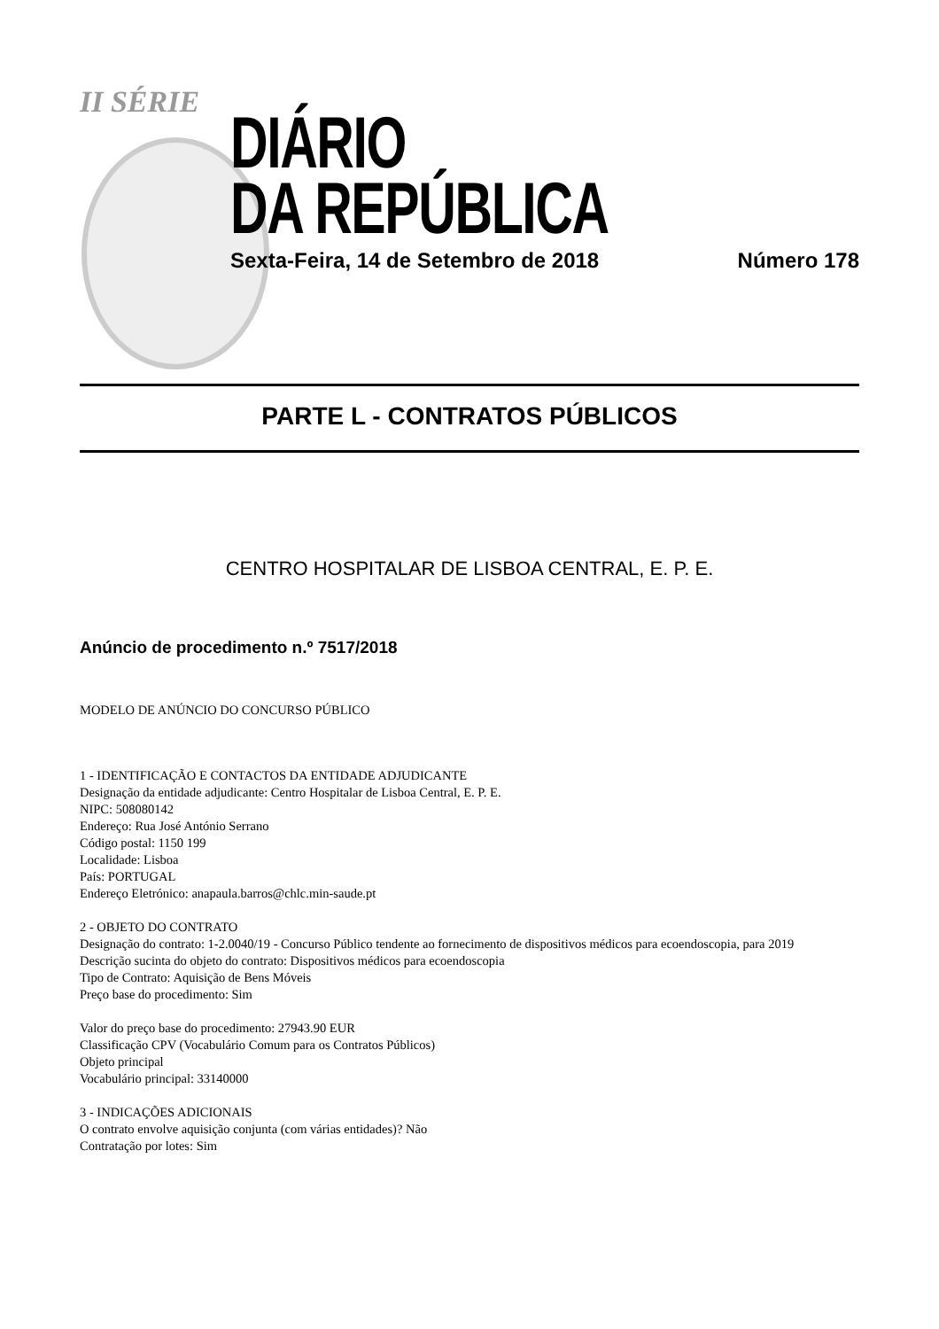II SÉRIE
DIÁRIO
DA REPÚBLICA
Sexta-Feira, 14 de Setembro de 2018 Número 178
PARTE L - CONTRATOS PÚBLICOS
CENTRO HOSPITALAR DE LISBOA CENTRAL, E. P. E.
Anúncio de procedimento n.º 7517/2018
MODELO DE ANÚNCIO DO CONCURSO PÚBLICO
1 - IDENTIFICAÇÃO E CONTACTOS DA ENTIDADE ADJUDICANTE
Designação da entidade adjudicante: Centro Hospitalar de Lisboa Central, E. P. E.
NIPC: 508080142
Endereço: Rua José António Serrano
Código postal: 1150 199
Localidade: Lisboa
País: PORTUGAL
Endereço Eletrónico: anapaula.barros@chlc.min-saude.pt
2 - OBJETO DO CONTRATO
Designação do contrato: 1-2.0040/19 - Concurso Público tendente ao fornecimento de dispositivos médicos para ecoendoscopia, para 2019
Descrição sucinta do objeto do contrato: Dispositivos médicos para ecoendoscopia
Tipo de Contrato: Aquisição de Bens Móveis
Preço base do procedimento: Sim
Valor do preço base do procedimento: 27943.90 EUR
Classificação CPV (Vocabulário Comum para os Contratos Públicos)
Objeto principal
Vocabulário principal: 33140000
3 - INDICAÇÕES ADICIONAIS
O contrato envolve aquisição conjunta (com várias entidades)? Não
Contratação por lotes: Sim